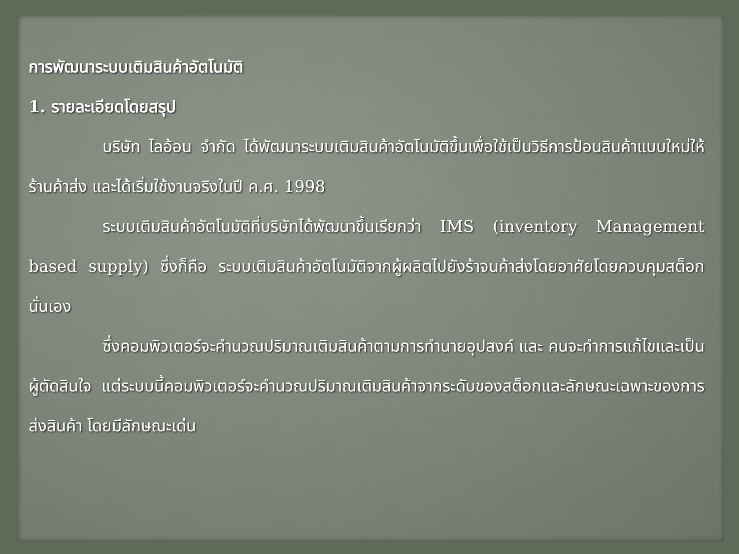การพัฒนาระบบเติมสินค้าอัตโนมัติ
1. รายละเอียดโดยสรุป
บริษัท ไลอ้อน จำกัด ได้พัฒนาระบบเติมสินค้าอัตโนมัติขึ้นเพื่อใช้เป็นวิธีการป้อนสินค้าแบบใหม่ให้ร้านค้าส่ง และได้เริ่มใช้งานจริงในปี ค.ศ. 1998
ระบบเติมสินค้าอัตโนมัติที่บริษัทได้พัฒนาขึ้นเรียกว่า IMS (inventory Management based supply) ซึ่งก็คือ ระบบเติมสินค้าอัตโนมัติจากผู้ผลิตไปยังร้าจนค้าส่งโดยอาศัยโดยควบคุมสต็อกนั่นเอง
ซึ่งคอมพิวเตอร์จะคำนวณปริมาณเติมสินค้าตามการทำนายอุปสงค์ และ คนจะทำการแก้ไขและเป็นผู้ตัดสินใจ แต่ระบบนี้คอมพิวเตอร์จะคำนวณปริมาณเติมสินค้าจากระดับของสต็อกและลักษณะเฉพาะของการส่งสินค้า โดยมีลักษณะเด่น